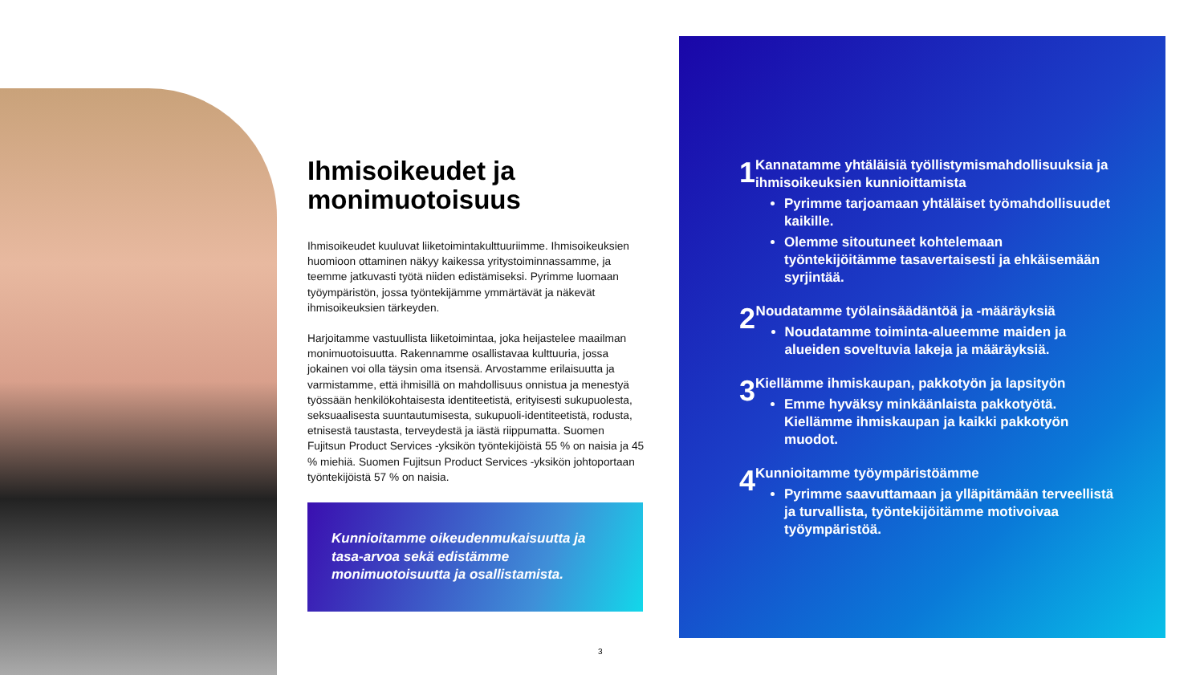Ihmisoikeudet ja monimuotoisuus
Ihmisoikeudet kuuluvat liiketoimintakulttuuriimme. Ihmisoikeuksien huomioon ottaminen näkyy kaikessa yritystoiminnassamme, ja teemme jatkuvasti työtä niiden edistämiseksi. Pyrimme luomaan työympäristön, jossa työntekijämme ymmärtävät ja näkevät ihmisoikeuksien tärkeyden.
Harjoitamme vastuullista liiketoimintaa, joka heijastelee maailman monimuotoisuutta. Rakennamme osallistavaa kulttuuria, jossa jokainen voi olla täysin oma itsensä. Arvostamme erilaisuutta ja varmistamme, että ihmisillä on mahdollisuus onnistua ja menestyä työssään henkilökohtaisesta identiteetistä, erityisesti sukupuolesta, seksuaalisesta suuntautumisesta, sukupuoli-identiteetistä, rodusta, etnisestä taustasta, terveydestä ja iästä riippumatta. Suomen Fujitsun Product Services -yksikön työntekijöistä 55 % on naisia ja 45 % miehiä. Suomen Fujitsun Product Services -yksikön johtoportaan työntekijöistä 57 % on naisia.
Kunnioitamme oikeudenmukaisuutta ja tasa-arvoa sekä edistämme monimuotoisuutta ja osallistamista.
3
1
Kannatamme yhtäläisiä työllistymismahdollisuuksia ja ihmisoikeuksien kunnioittamista
Pyrimme tarjoamaan yhtäläiset työmahdollisuudet kaikille.
Olemme sitoutuneet kohtelemaan työntekijöitämme tasavertaisesti ja ehkäisemään syrjintää.
2
Noudatamme työlainsäädäntöä ja -määräyksiä
Noudatamme toiminta-alueemme maiden ja alueiden soveltuvia lakeja ja määräyksiä.
3
Kiellämme ihmiskaupan, pakkotyön ja lapsityön
Emme hyväksy minkäänlaista pakkotyötä. Kiellämme ihmiskaupan ja kaikki pakkotyön muodot.
4
Kunnioitamme työympäristöämme
Pyrimme saavuttamaan ja ylläpitämään terveellistä ja turvallista, työntekijöitämme motivoivaa työympäristöä.